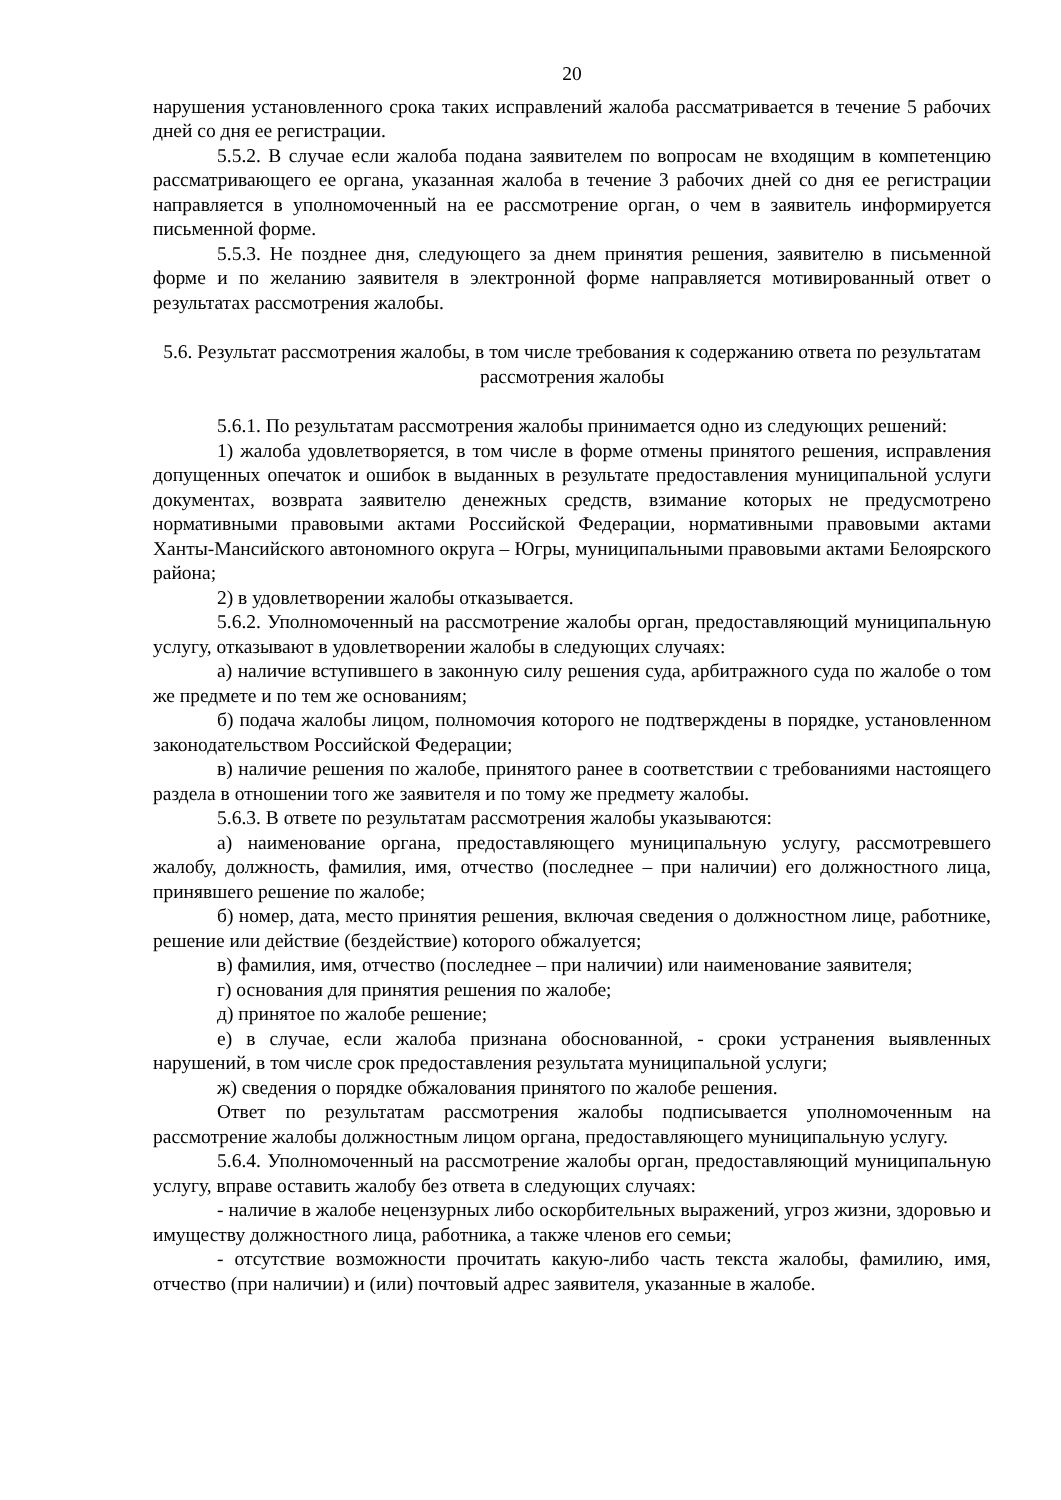20
нарушения установленного срока таких исправлений жалоба рассматривается в течение 5 рабочих дней со дня ее регистрации.
5.5.2. В случае если жалоба подана заявителем по вопросам не входящим в компетенцию рассматривающего ее органа, указанная жалоба в течение 3 рабочих дней со дня ее регистрации направляется в уполномоченный на ее рассмотрение орган, о чем в заявитель информируется письменной форме.
5.5.3. Не позднее дня, следующего за днем принятия решения, заявителю в письменной форме и по желанию заявителя в электронной форме направляется мотивированный ответ о результатах рассмотрения жалобы.
5.6. Результат рассмотрения жалобы, в том числе требования к содержанию ответа по результатам рассмотрения жалобы
5.6.1. По результатам рассмотрения жалобы принимается одно из следующих решений:
1) жалоба удовлетворяется, в том числе в форме отмены принятого решения, исправления допущенных опечаток и ошибок в выданных в результате предоставления муниципальной услуги документах, возврата заявителю денежных средств, взимание которых не предусмотрено нормативными правовыми актами Российской Федерации, нормативными правовыми актами Ханты-Мансийского автономного округа – Югры, муниципальными правовыми актами Белоярского района;
2) в удовлетворении жалобы отказывается.
5.6.2. Уполномоченный на рассмотрение жалобы орган, предоставляющий муниципальную услугу, отказывают в удовлетворении жалобы в следующих случаях:
а) наличие вступившего в законную силу решения суда, арбитражного суда по жалобе о том же предмете и по тем же основаниям;
б) подача жалобы лицом, полномочия которого не подтверждены в порядке, установленном законодательством Российской Федерации;
в) наличие решения по жалобе, принятого ранее в соответствии с требованиями настоящего раздела в отношении того же заявителя и по тому же предмету жалобы.
5.6.3. В ответе по результатам рассмотрения жалобы указываются:
а) наименование органа, предоставляющего муниципальную услугу, рассмотревшего жалобу, должность, фамилия, имя, отчество (последнее – при наличии) его должностного лица, принявшего решение по жалобе;
б) номер, дата, место принятия решения, включая сведения о должностном лице, работнике, решение или действие (бездействие) которого обжалуется;
в) фамилия, имя, отчество (последнее – при наличии) или наименование заявителя;
г) основания для принятия решения по жалобе;
д) принятое по жалобе решение;
е) в случае, если жалоба признана обоснованной, - сроки устранения выявленных нарушений, в том числе срок предоставления результата муниципальной услуги;
ж) сведения о порядке обжалования принятого по жалобе решения.
Ответ по результатам рассмотрения жалобы подписывается уполномоченным на рассмотрение жалобы должностным лицом органа, предоставляющего муниципальную услугу.
5.6.4. Уполномоченный на рассмотрение жалобы орган, предоставляющий муниципальную услугу, вправе оставить жалобу без ответа в следующих случаях:
- наличие в жалобе нецензурных либо оскорбительных выражений, угроз жизни, здоровью и имуществу должностного лица, работника, а также членов его семьи;
- отсутствие возможности прочитать какую-либо часть текста жалобы, фамилию, имя, отчество (при наличии) и (или) почтовый адрес заявителя, указанные в жалобе.